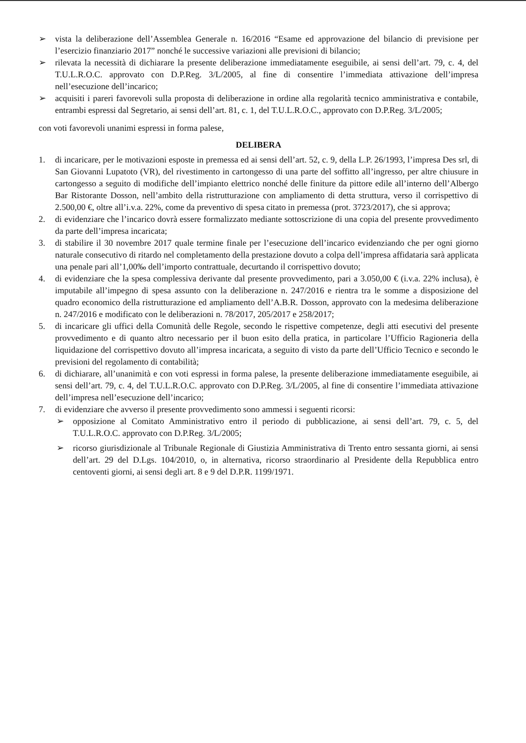➢ vista la deliberazione dell’Assemblea Generale n. 16/2016 “Esame ed approvazione del bilancio di previsione per l’esercizio finanziario 2017” nonché le successive variazioni alle previsioni di bilancio;
➢ rilevata la necessità di dichiarare la presente deliberazione immediatamente eseguibile, ai sensi dell’art. 79, c. 4, del T.U.L.R.O.C. approvato con D.P.Reg. 3/L/2005, al fine di consentire l’immediata attivazione dell’impresa nell’esecuzione dell’incarico;
➢ acquisiti i pareri favorevoli sulla proposta di deliberazione in ordine alla regolarità tecnico amministrativa e contabile, entrambi espressi dal Segretario, ai sensi dell’art. 81, c. 1, del T.U.L.R.O.C., approvato con D.P.Reg. 3/L/2005;
con voti favorevoli unanimi espressi in forma palese,
DELIBERA
1. di incaricare, per le motivazioni esposte in premessa ed ai sensi dell’art. 52, c. 9, della L.P. 26/1993, l’impresa Des srl, di San Giovanni Lupatoto (VR), del rivestimento in cartongesso di una parte del soffitto all’ingresso, per altre chiusure in cartongesso a seguito di modifiche dell’impianto elettrico nonché delle finiture da pittore edile all’interno dell’Albergo Bar Ristorante Dosson, nell’ambito della ristrutturazione con ampliamento di detta struttura, verso il corrispettivo di 2.500,00 €, oltre all’i.v.a. 22%, come da preventivo di spesa citato in premessa (prot. 3723/2017), che si approva;
2. di evidenziare che l’incarico dovrà essere formalizzato mediante sottoscrizione di una copia del presente provvedimento da parte dell’impresa incaricata;
3. di stabilire il 30 novembre 2017 quale termine finale per l’esecuzione dell’incarico evidenziando che per ogni giorno naturale consecutivo di ritardo nel completamento della prestazione dovuto a colpa dell’impresa affidataria sarà applicata una penale pari all’1,00‰ dell’importo contrattuale, decurtando il corrispettivo dovuto;
4. di evidenziare che la spesa complessiva derivante dal presente provvedimento, pari a 3.050,00 € (i.v.a. 22% inclusa), è imputabile all’impegno di spesa assunto con la deliberazione n. 247/2016 e rientra tra le somme a disposizione del quadro economico della ristrutturazione ed ampliamento dell’A.B.R. Dosson, approvato con la medesima deliberazione n. 247/2016 e modificato con le deliberazioni n. 78/2017, 205/2017 e 258/2017;
5. di incaricare gli uffici della Comunità delle Regole, secondo le rispettive competenze, degli atti esecutivi del presente provvedimento e di quanto altro necessario per il buon esito della pratica, in particolare l’Ufficio Ragioneria della liquidazione del corrispettivo dovuto all’impresa incaricata, a seguito di visto da parte dell’Ufficio Tecnico e secondo le previsioni del regolamento di contabilità;
6. di dichiarare, all’unanimità e con voti espressi in forma palese, la presente deliberazione immediatamente eseguibile, ai sensi dell’art. 79, c. 4, del T.U.L.R.O.C. approvato con D.P.Reg. 3/L/2005, al fine di consentire l’immediata attivazione dell’impresa nell’esecuzione dell’incarico;
7. di evidenziare che avverso il presente provvedimento sono ammessi i seguenti ricorsi:
➢ opposizione al Comitato Amministrativo entro il periodo di pubblicazione, ai sensi dell’art. 79, c. 5, del T.U.L.R.O.C. approvato con D.P.Reg. 3/L/2005;
➢ ricorso giurisdizionale al Tribunale Regionale di Giustizia Amministrativa di Trento entro sessanta giorni, ai sensi dell’art. 29 del D.Lgs. 104/2010, o, in alternativa, ricorso straordinario al Presidente della Repubblica entro centoventi giorni, ai sensi degli art. 8 e 9 del D.P.R. 1199/1971.